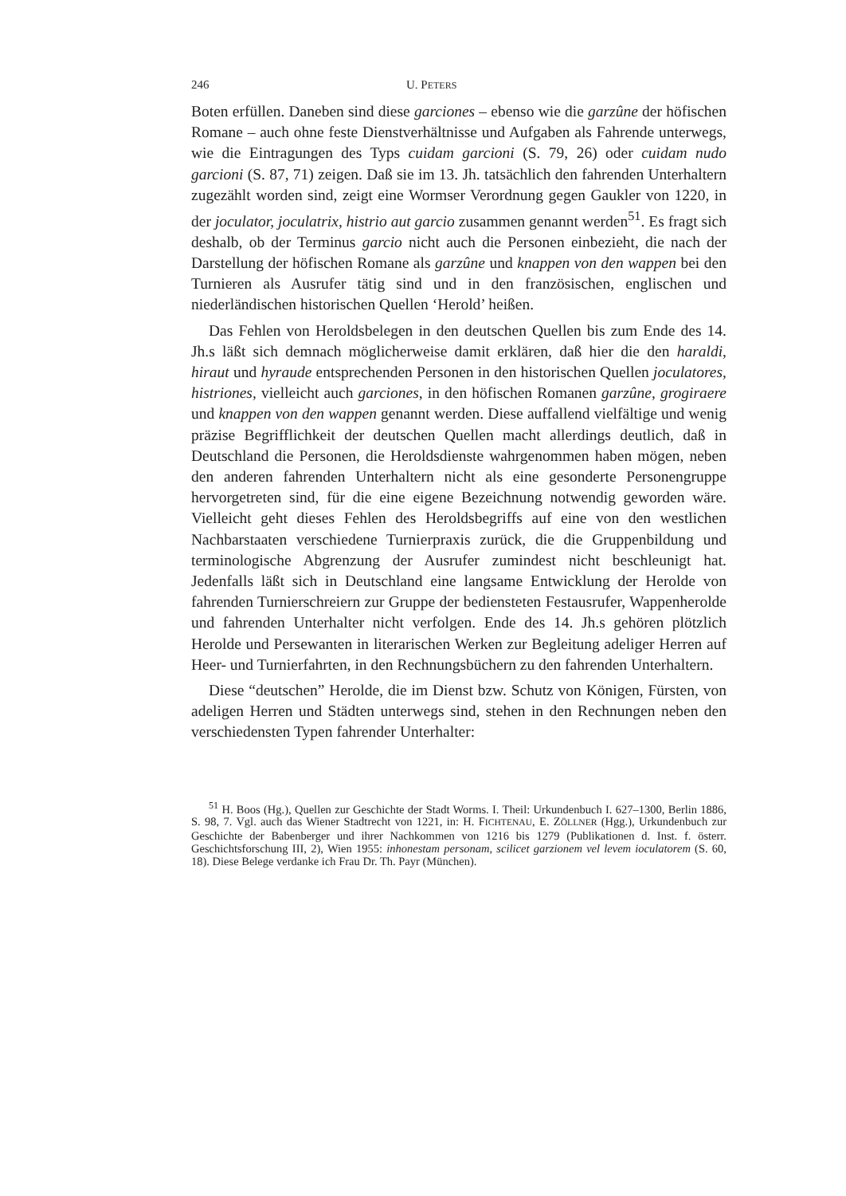246 U. PETERS
Boten erfüllen. Daneben sind diese garciones – ebenso wie die garzûne der höfischen Romane – auch ohne feste Dienstverhältnisse und Aufgaben als Fahrende unterwegs, wie die Eintragungen des Typs cuidam garcioni (S. 79, 26) oder cuidam nudo garcioni (S. 87, 71) zeigen. Daß sie im 13. Jh. tatsächlich den fahrenden Unterhaltern zugezählt worden sind, zeigt eine Wormser Verordnung gegen Gaukler von 1220, in der joculator, joculatrix, histrio aut garcio zusammen genannt werden<sup>51</sup>. Es fragt sich deshalb, ob der Terminus garcio nicht auch die Personen einbezieht, die nach der Darstellung der höfischen Romane als garzûne und knappen von den wappen bei den Turnieren als Ausrufer tätig sind und in den französischen, englischen und niederländischen historischen Quellen ‘Herold’ heißen.
Das Fehlen von Heroldsbelegen in den deutschen Quellen bis zum Ende des 14. Jh.s läßt sich demnach möglicherweise damit erklären, daß hier die den haraldi, hiraut und hyraude entsprechenden Personen in den historischen Quellen joculatores, histriones, vielleicht auch garciones, in den höfischen Romanen garzûne, grogiraere und knappen von den wappen genannt werden. Diese auffallend vielfältige und wenig präzise Begrifflichkeit der deutschen Quellen macht allerdings deutlich, daß in Deutschland die Personen, die Heroldsdienste wahrgenommen haben mögen, neben den anderen fahrenden Unterhaltern nicht als eine gesonderte Personengruppe hervorgetreten sind, für die eine eigene Bezeichnung notwendig geworden wäre. Vielleicht geht dieses Fehlen des Heroldsbegriffs auf eine von den westlichen Nachbarstaaten verschiedene Turnierpraxis zurück, die die Gruppenbildung und terminologische Abgrenzung der Ausrufer zumindest nicht beschleunigt hat. Jedenfalls läßt sich in Deutschland eine langsame Entwicklung der Herolde von fahrenden Turnierschreiern zur Gruppe der bediensteten Festausrufer, Wappenherolde und fahrenden Unterhalter nicht verfolgen. Ende des 14. Jh.s gehören plötzlich Herolde und Persewanten in literarischen Werken zur Begleitung adeliger Herren auf Heer- und Turnierfahrten, in den Rechnungsbüchern zu den fahrenden Unterhaltern.
Diese “deutschen” Herolde, die im Dienst bzw. Schutz von Königen, Fürsten, von adeligen Herren und Städten unterwegs sind, stehen in den Rechnungen neben den verschiedensten Typen fahrender Unterhalter:
<sup>51</sup> H. Boos (Hg.), Quellen zur Geschichte der Stadt Worms. I. Theil: Urkundenbuch I. 627–1300, Berlin 1886, S. 98, 7. Vgl. auch das Wiener Stadtrecht von 1221, in: H. FICHTENAU, E. ZÖLLNER (Hgg.), Urkundenbuch zur Geschichte der Babenberger und ihrer Nachkommen von 1216 bis 1279 (Publikationen d. Inst. f. österr. Geschichtsforschung III, 2), Wien 1955: inhonestam personam, scilicet garzionem vel levem ioculatorem (S. 60, 18). Diese Belege verdanke ich Frau Dr. Th. Payr (München).